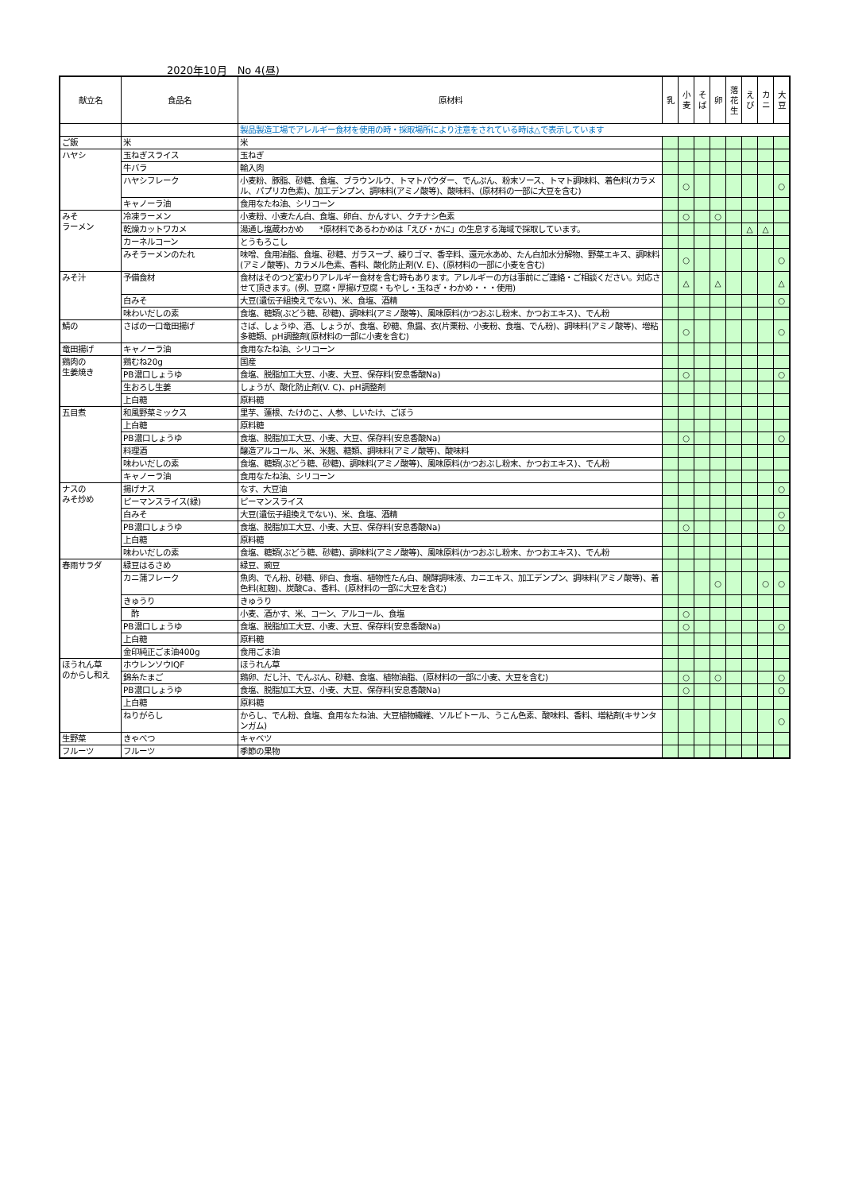2020年10月　No 4(昼)
| 献立名 | 食品名 | 原材料 | 乳 | 小 麦 | そ ば | 卵 | 落 花 生 | え び | カ ニ | 大 豆 |
| --- | --- | --- | --- | --- | --- | --- | --- | --- | --- | --- |
| | | 製品製造工場でアレルギー食材を使用の時・採取場所により注意をされている時は△で表示しています | | | | | | | | |
| ご飯 | 米 | 米 | | | | | | | | |
| ハヤシ | 玉ねぎスライス | 玉ねぎ | | | | | | | | |
| | 牛バラ | 輸入肉 | | | | | | | | |
| | ハヤシフレーク | 小麦粉、豚脂、砂糖、食塩、ブラウンルウ、トマトパウダー、でんぷん、粉末ソース、トマト調味料、着色料(カラメル、パプリカ色素)、加工デンプン、調味料(アミノ酸等)、酸味料、(原材料の一部に大豆を含む) | | ○ | | | | | | ○ |
| | キャノーラ油 | 食用なたね油、シリコーン | | | | | | | | |
| みそ ラーメン | 冷凍ラーメン | 小麦粉、小麦たん白、食塩、卵白、かんすい、クチナシ色素 | | ○ | | ○ | | | | |
| | 乾燥カットワカメ | 湯通し塩蔵わかめ *原材料であるわかめは「えび・かに」の生息する海域で採取しています。 | | | | | | △ | △ | |
| | カーネルコーン | とうもろこし | | | | | | | | |
| | みそラーメンのたれ | 味噌、食用油脂、食塩、砂糖、ガラスープ、練りゴマ、香辛料、還元水あめ、たん白加水分解物、野菜エキス、調味料(アミノ酸等)、カラメル色素、香料、酸化防止剤(V. E)、(原材料の一部に小麦を含む) | | ○ | | | | | | ○ |
| みそ汁 | 予備食材 | 食材はそのつど変わりアレルギー食材を含む時もあります。アレルギーの方は事前にご連絡・ご相談ください。対応させて頂きます。(例、豆腐・厚揚げ豆腐・もやし・玉ねぎ・わかめ・・・使用) | | △ | | △ | | | | △ |
| | 白みそ | 大豆(遺伝子組換えでない)、米、食塩、酒精 | | | | | | | | ○ |
| | 味わいだしの素 | 食塩、糖類(ぶどう糖、砂糖)、調味料(アミノ酸等)、風味原料(かつおぶし粉末、かつおエキス)、でん粉 | | | | | | | | |
| 鯖の | さばの一口竜田揚げ | さば、しょうゆ、酒、しょうが、食塩、砂糖、魚醤、衣(片栗粉、小麦粉、食塩、でん粉)、調味料(アミノ酸等)、増粘多糖類、pH調整剤(原材料の一部に小麦を含む) | | ○ | | | | | | ○ |
| 竜田揚げ | キャノーラ油 | 食用なたね油、シリコーン | | | | | | | | |
| 鶏肉の 生姜焼き | 鶏むね20g | 国産 | | | | | | | | |
| | PB濃口しょうゆ | 食塩、脱脂加工大豆、小麦、大豆、保存料(安息香酸Na) | | ○ | | | | | | ○ |
| | 生おろし生姜 | しょうが、酸化防止剤(V. C)、pH調整剤 | | | | | | | | |
| | 上白糖 | 原料糖 | | | | | | | | |
| 五目煮 | 和風野菜ミックス | 里芋、蓮根、たけのこ、人参、しいたけ、ごぼう | | | | | | | | |
| | 上白糖 | 原料糖 | | | | | | | | |
| | PB濃口しょうゆ | 食塩、脱脂加工大豆、小麦、大豆、保存料(安息香酸Na) | | ○ | | | | | | ○ |
| | 料理酒 | 醸造アルコール、米、米麹、糖類、調味料(アミノ酸等)、酸味料 | | | | | | | | |
| | 味わいだしの素 | 食塩、糖類(ぶどう糖、砂糖)、調味料(アミノ酸等)、風味原料(かつおぶし粉末、かつおエキス)、でん粉 | | | | | | | | |
| | キャノーラ油 | 食用なたね油、シリコーン | | | | | | | | |
| ナスの みそ炒め | 揚げナス | なす、大豆油 | | | | | | | | ○ |
| | ピーマンスライス(緑) | ピーマンスライス | | | | | | | | |
| | 白みそ | 大豆(遺伝子組換えでない)、米、食塩、酒精 | | | | | | | | ○ |
| | PB濃口しょうゆ | 食塩、脱脂加工大豆、小麦、大豆、保存料(安息香酸Na) | | ○ | | | | | | ○ |
| | 上白糖 | 原料糖 | | | | | | | | |
| | 味わいだしの素 | 食塩、糖類(ぶどう糖、砂糖)、調味料(アミノ酸等)、風味原料(かつおぶし粉末、かつおエキス)、でん粉 | | | | | | | | |
| 春雨サラダ | 緑豆はるさめ | 緑豆、豌豆 | | | | | | | | |
| | カニ蒲フレーク | 魚肉、でん粉、砂糖、卵白、食塩、植物性たん白、醗酵調味液、カニエキス、加工デンプン、調味料(アミノ酸等)、着色料(紅麹)、炭酸Ca、香料、(原材料の一部に大豆を含む) | | | | ○ | | | ○ | ○ |
| | きゅうり | きゅうり | | | | | | | | |
| | 酢 | 小麦、酒かす、米、コーン、アルコール、食塩 | | ○ | | | | | | |
| | PB濃口しょうゆ | 食塩、脱脂加工大豆、小麦、大豆、保存料(安息香酸Na) | | ○ | | | | | | ○ |
| | 上白糖 | 原料糖 | | | | | | | | |
| | 金印純正ごま油400g | 食用ごま油 | | | | | | | | |
| ほうれん草 のからし和え | ホウレンソウIQF | ほうれん草 | | | | | | | | |
| | 錦糸たまご | 鶏卵、だし汁、でんぷん、砂糖、食塩、植物油脂、(原材料の一部に小麦、大豆を含む) | | ○ | | ○ | | | | ○ |
| | PB濃口しょうゆ | 食塩、脱脂加工大豆、小麦、大豆、保存料(安息香酸Na) | | ○ | | | | | | ○ |
| | 上白糖 | 原料糖 | | | | | | | | |
| | ねりがらし | からし、でん粉、食塩、食用なたね油、大豆植物繊維、ソルビトール、うこん色素、酸味料、香料、増粘剤(キサンタンガム) | | | | | | | | ○ |
| 生野菜 | きゃべつ | キャベツ | | | | | | | | |
| フルーツ | フルーツ | 季節の果物 | | | | | | | | |